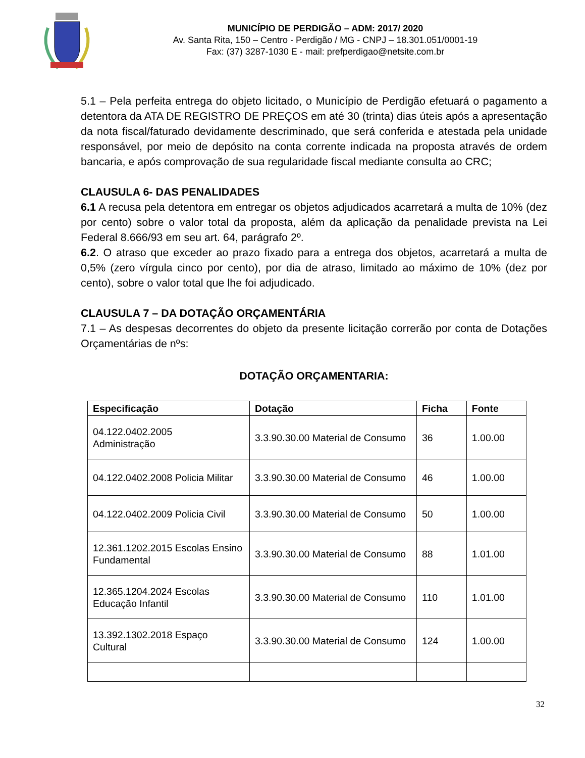MUNICÍPIO DE PERDIGÃO – ADM: 2017/ 2020
Av. Santa Rita, 150 – Centro - Perdigão / MG - CNPJ – 18.301.051/0001-19
Fax: (37) 3287-1030 E - mail: prefperdigao@netsite.com.br
5.1 – Pela perfeita entrega do objeto licitado, o Município de Perdigão efetuará o pagamento a detentora da ATA DE REGISTRO DE PREÇOS em até 30 (trinta) dias úteis após a apresentação da nota fiscal/faturado devidamente descriminado, que será conferida e atestada pela unidade responsável, por meio de depósito na conta corrente indicada na proposta através de ordem bancaria, e após comprovação de sua regularidade fiscal mediante consulta ao CRC;
CLAUSULA 6- DAS PENALIDADES
6.1 A recusa pela detentora em entregar os objetos adjudicados acarretará a multa de 10% (dez por cento) sobre o valor total da proposta, além da aplicação da penalidade prevista na Lei Federal 8.666/93 em seu art. 64, parágrafo 2º.
6.2. O atraso que exceder ao prazo fixado para a entrega dos objetos, acarretará a multa de 0,5% (zero vírgula cinco por cento), por dia de atraso, limitado ao máximo de 10% (dez por cento), sobre o valor total que lhe foi adjudicado.
CLAUSULA 7 – DA DOTAÇÃO ORÇAMENTÁRIA
7.1 – As despesas decorrentes do objeto da presente licitação correrão por conta de Dotações Orçamentárias de nºs:
DOTAÇÃO ORÇAMENTARIA:
| Especificação | Dotação | Ficha | Fonte |
| --- | --- | --- | --- |
| 04.122.0402.2005 Administração | 3.3.90.30.00 Material de Consumo | 36 | 1.00.00 |
| 04.122.0402.2008 Policia Militar | 3.3.90.30.00 Material de Consumo | 46 | 1.00.00 |
| 04.122.0402.2009 Policia Civil | 3.3.90.30.00 Material de Consumo | 50 | 1.00.00 |
| 12.361.1202.2015 Escolas Ensino Fundamental | 3.3.90.30.00 Material de Consumo | 88 | 1.01.00 |
| 12.365.1204.2024 Escolas Educação Infantil | 3.3.90.30.00 Material de Consumo | 110 | 1.01.00 |
| 13.392.1302.2018 Espaço Cultural | 3.3.90.30.00 Material de Consumo | 124 | 1.00.00 |
32